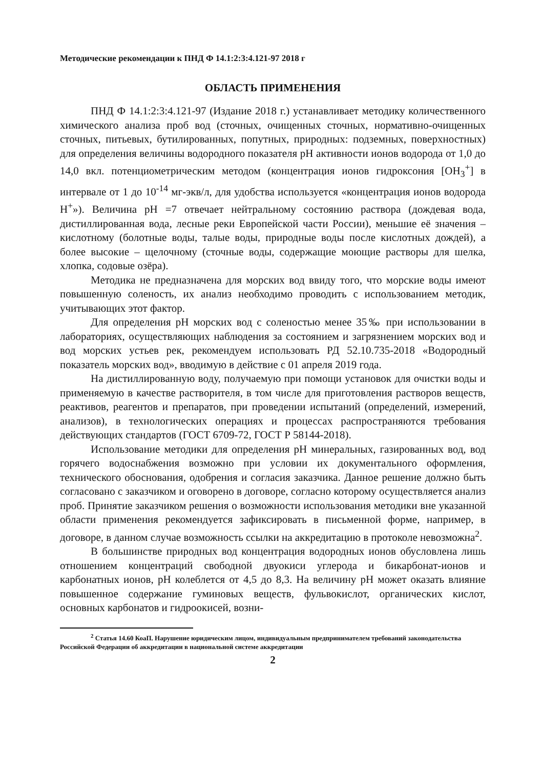Методические рекомендации к ПНД Ф 14.1:2:3:4.121-97 2018 г
ОБЛАСТЬ ПРИМЕНЕНИЯ
ПНД Ф 14.1:2:3:4.121-97 (Издание 2018 г.) устанавливает методику количественного химического анализа проб вод (сточных, очищенных сточных, нормативно-очищенных сточных, питьевых, бутилированных, попутных, природных: подземных, поверхностных) для определения величины водородного показателя pH активности ионов водорода от 1,0 до 14,0 вкл. потенциометрическим методом (концентрация ионов гидроксония [OH<sub>3</sub><sup>+</sup>] в интервале от 1 до 10<sup>-14</sup> мг-экв/л, для удобства используется «концентрация ионов водорода H<sup>+</sup>»). Величина pH =7 отвечает нейтральному состоянию раствора (дождевая вода, дистиллированная вода, лесные реки Европейской части России), меньшие её значения – кислотному (болотные воды, талые воды, природные воды после кислотных дождей), а более высокие – щелочному (сточные воды, содержащие моющие растворы для шелка, хлопка, содовые озёра).
Методика не предназначена для морских вод ввиду того, что морские воды имеют повышенную соленость, их анализ необходимо проводить с использованием методик, учитывающих этот фактор.
Для определения pH морских вод с соленостью менее 35‰ при использовании в лабораториях, осуществляющих наблюдения за состоянием и загрязнением морских вод и вод морских устьев рек, рекомендуем использовать РД 52.10.735-2018 «Водородный показатель морских вод», вводимую в действие с 01 апреля 2019 года.
На дистиллированную воду, получаемую при помощи установок для очистки воды и применяемую в качестве растворителя, в том числе для приготовления растворов веществ, реактивов, реагентов и препаратов, при проведении испытаний (определений, измерений, анализов), в технологических операциях и процессах распространяются требования действующих стандартов (ГОСТ 6709-72, ГОСТ Р 58144-2018).
Использование методики для определения pH минеральных, газированных вод, вод горячего водоснабжения возможно при условии их документального оформления, технического обоснования, одобрения и согласия заказчика. Данное решение должно быть согласовано с заказчиком и оговорено в договоре, согласно которому осуществляется анализ проб. Принятие заказчиком решения о возможности использования методики вне указанной области применения рекомендуется зафиксировать в письменной форме, например, в договоре, в данном случае возможность ссылки на аккредитацию в протоколе невозможна<sup>2</sup>.
В большинстве природных вод концентрация водородных ионов обусловлена лишь отношением концентраций свободной двуокиси углерода и бикарбонат-ионов и карбонатных ионов, pH колеблется от 4,5 до 8,3. На величину pH может оказать влияние повышенное содержание гуминовых веществ, фульвокислот, органических кислот, основных карбонатов и гидроокисей, возни-
<sup>2</sup> Статья 14.60 КоаП. Нарушение юридическим лицом, индивидуальным предпринимателем требований законодательства Российской Федерации об аккредитации в национальной системе аккредитации
2